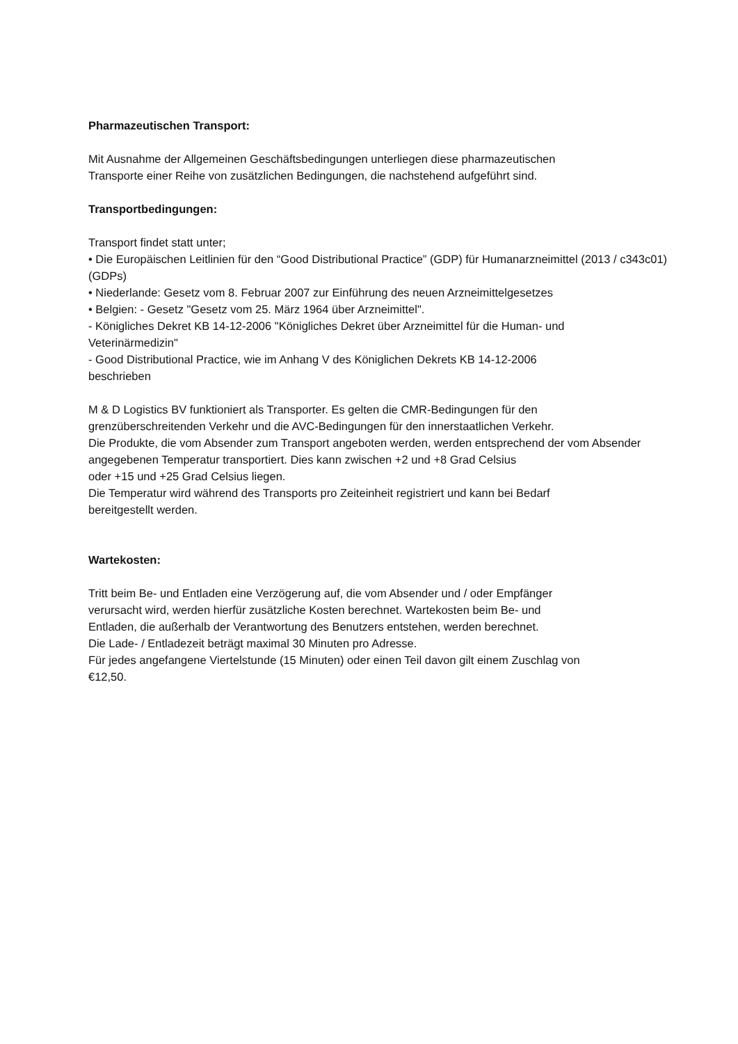Pharmazeutischen Transport:
Mit Ausnahme der Allgemeinen Geschäftsbedingungen unterliegen diese pharmazeutischen
Transporte einer Reihe von zusätzlichen Bedingungen, die nachstehend aufgeführt sind.
Transportbedingungen:
Transport findet statt unter;
• Die Europäischen Leitlinien für den “Good Distributional Practice” (GDP) für Humanarzneimittel (2013 / c343c01) (GDPs)
• Niederlande: Gesetz vom 8. Februar 2007 zur Einführung des neuen Arzneimittelgesetzes
• Belgien: - Gesetz "Gesetz vom 25. März 1964 über Arzneimittel".
- Königliches Dekret KB 14-12-2006 "Königliches Dekret über Arzneimittel für die Human- und
Veterinärmedizin"
- Good Distributional Practice, wie im Anhang V des Königlichen Dekrets KB 14-12-2006
beschrieben
M & D Logistics BV funktioniert als Transporter. Es gelten die CMR-Bedingungen für den
grenzüberschreitenden Verkehr und die AVC-Bedingungen für den innerstaatlichen Verkehr.
Die Produkte, die vom Absender zum Transport angeboten werden, werden entsprechend der vom Absender angegebenen Temperatur transportiert. Dies kann zwischen +2 und +8 Grad Celsius
oder +15 und +25 Grad Celsius liegen.
Die Temperatur wird während des Transports pro Zeiteinheit registriert und kann bei Bedarf
bereitgestellt werden.
Wartekosten:
Tritt beim Be- und Entladen eine Verzögerung auf, die vom Absender und / oder Empfänger
verursacht wird, werden hierfür zusätzliche Kosten berechnet. Wartekosten beim Be- und
Entladen, die außerhalb der Verantwortung des Benutzers entstehen, werden berechnet.
Die Lade- / Entladezeit beträgt maximal 30 Minuten pro Adresse.
Für jedes angefangene Viertelstunde (15 Minuten) oder einen Teil davon gilt einem Zuschlag von
€12,50.